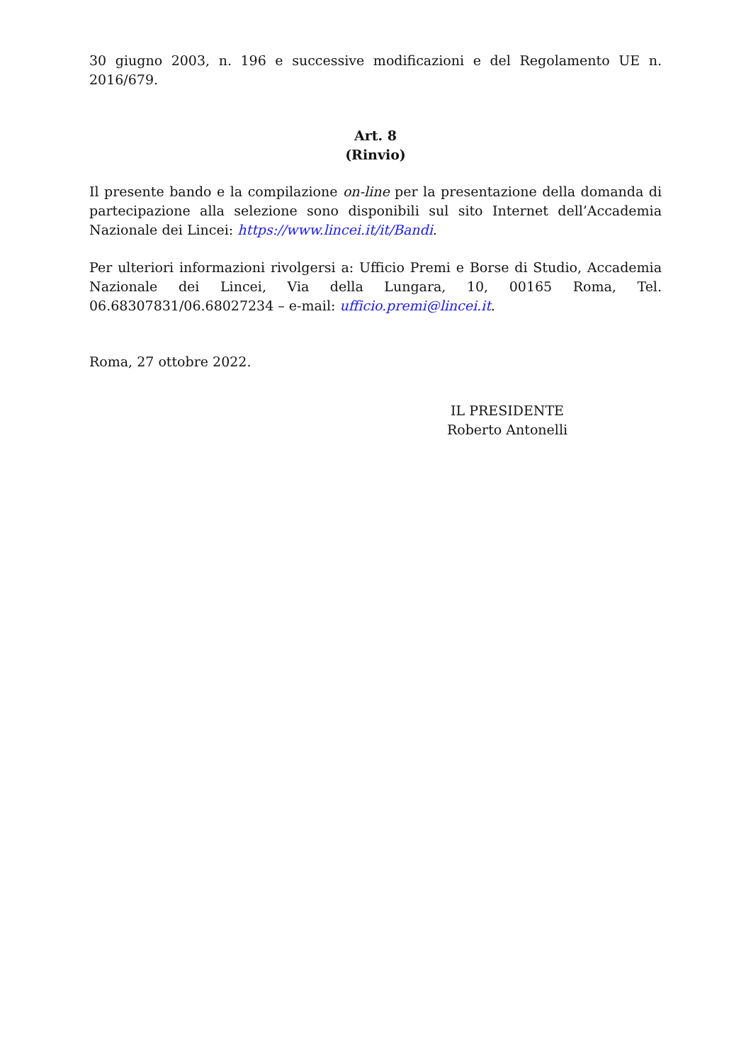30 giugno 2003, n. 196 e successive modificazioni e del Regolamento UE n. 2016/679.
Art. 8
(Rinvio)
Il presente bando e la compilazione on-line per la presentazione della domanda di partecipazione alla selezione sono disponibili sul sito Internet dell’Accademia Nazionale dei Lincei: https://www.lincei.it/it/Bandi.
Per ulteriori informazioni rivolgersi a: Ufficio Premi e Borse di Studio, Accademia Nazionale dei Lincei, Via della Lungara, 10, 00165 Roma, Tel. 06.68307831/06.68027234 – e-mail: ufficio.premi@lincei.it.
Roma, 27 ottobre 2022.
IL PRESIDENTE
Roberto Antonelli